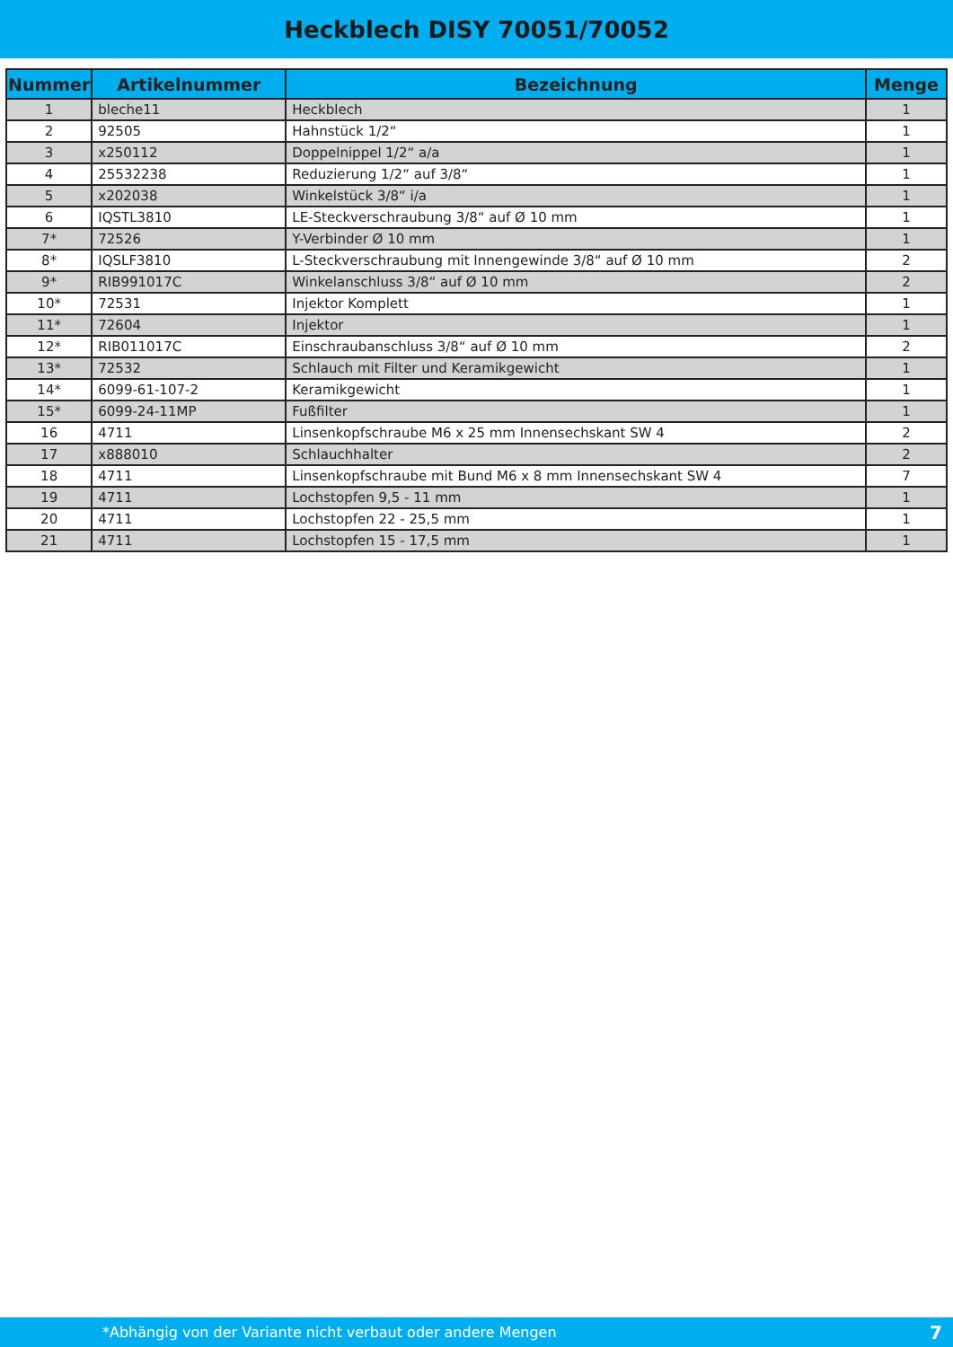Heckblech DISY 70051/70052
| Nummer | Artikelnummer | Bezeichnung | Menge |
| --- | --- | --- | --- |
| 1 | bleche11 | Heckblech | 1 |
| 2 | 92505 | Hahnstück 1/2“ | 1 |
| 3 | x250112 | Doppelnippel 1/2“ a/a | 1 |
| 4 | 25532238 | Reduzierung 1/2“ auf 3/8“ | 1 |
| 5 | x202038 | Winkelstück 3/8“ i/a | 1 |
| 6 | IQSTL3810 | LE-Steckverschraubung 3/8“ auf Ø 10 mm | 1 |
| 7* | 72526 | Y-Verbinder Ø 10 mm | 1 |
| 8* | IQSLF3810 | L-Steckverschraubung mit Innengewinde 3/8“ auf Ø 10 mm | 2 |
| 9* | RIB991017C | Winkelanschluss 3/8“ auf Ø 10 mm | 2 |
| 10* | 72531 | Injektor Komplett | 1 |
| 11* | 72604 | Injektor | 1 |
| 12* | RIB011017C | Einschraubanschluss 3/8“ auf Ø 10 mm | 2 |
| 13* | 72532 | Schlauch mit Filter und Keramikgewicht | 1 |
| 14* | 6099-61-107-2 | Keramikgewicht | 1 |
| 15* | 6099-24-11MP | Fußfilter | 1 |
| 16 | 4711 | Linsenkopfschraube M6 x 25 mm Innensechskant SW 4 | 2 |
| 17 | x888010 | Schlauchhalter | 2 |
| 18 | 4711 | Linsenkopfschraube mit Bund M6 x 8 mm Innensechskant SW 4 | 7 |
| 19 | 4711 | Lochstopfen 9,5 - 11 mm | 1 |
| 20 | 4711 | Lochstopfen 22 - 25,5 mm | 1 |
| 21 | 4711 | Lochstopfen 15 - 17,5 mm | 1 |
*Abhängig von der Variante nicht verbaut oder andere Mengen 7